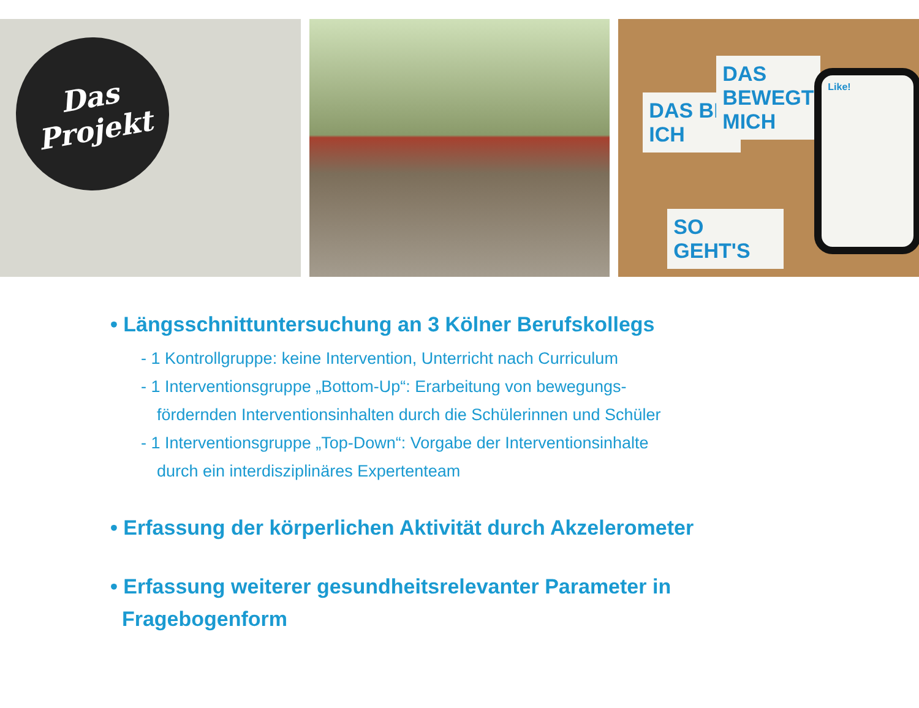Das
Projekt
DAS BIN ICH
DAS BEWEGT MICH
SO GEHT'S
Like!
• Längsschnittuntersuchung an 3 Kölner Berufskollegs
- 1 Kontrollgruppe: keine Intervention, Unterricht nach Curriculum
- 1 Interventionsgruppe „Bottom-Up“: Erarbeitung von bewegungs-
fördernden Interventionsinhalten durch die Schülerinnen und Schüler
- 1 Interventionsgruppe „Top-Down“: Vorgabe der Interventionsinhalte
durch ein interdisziplinäres Expertenteam
• Erfassung der körperlichen Aktivität durch Akzelerometer
• Erfassung weiterer gesundheitsrelevanter Parameter in
Fragebogenform